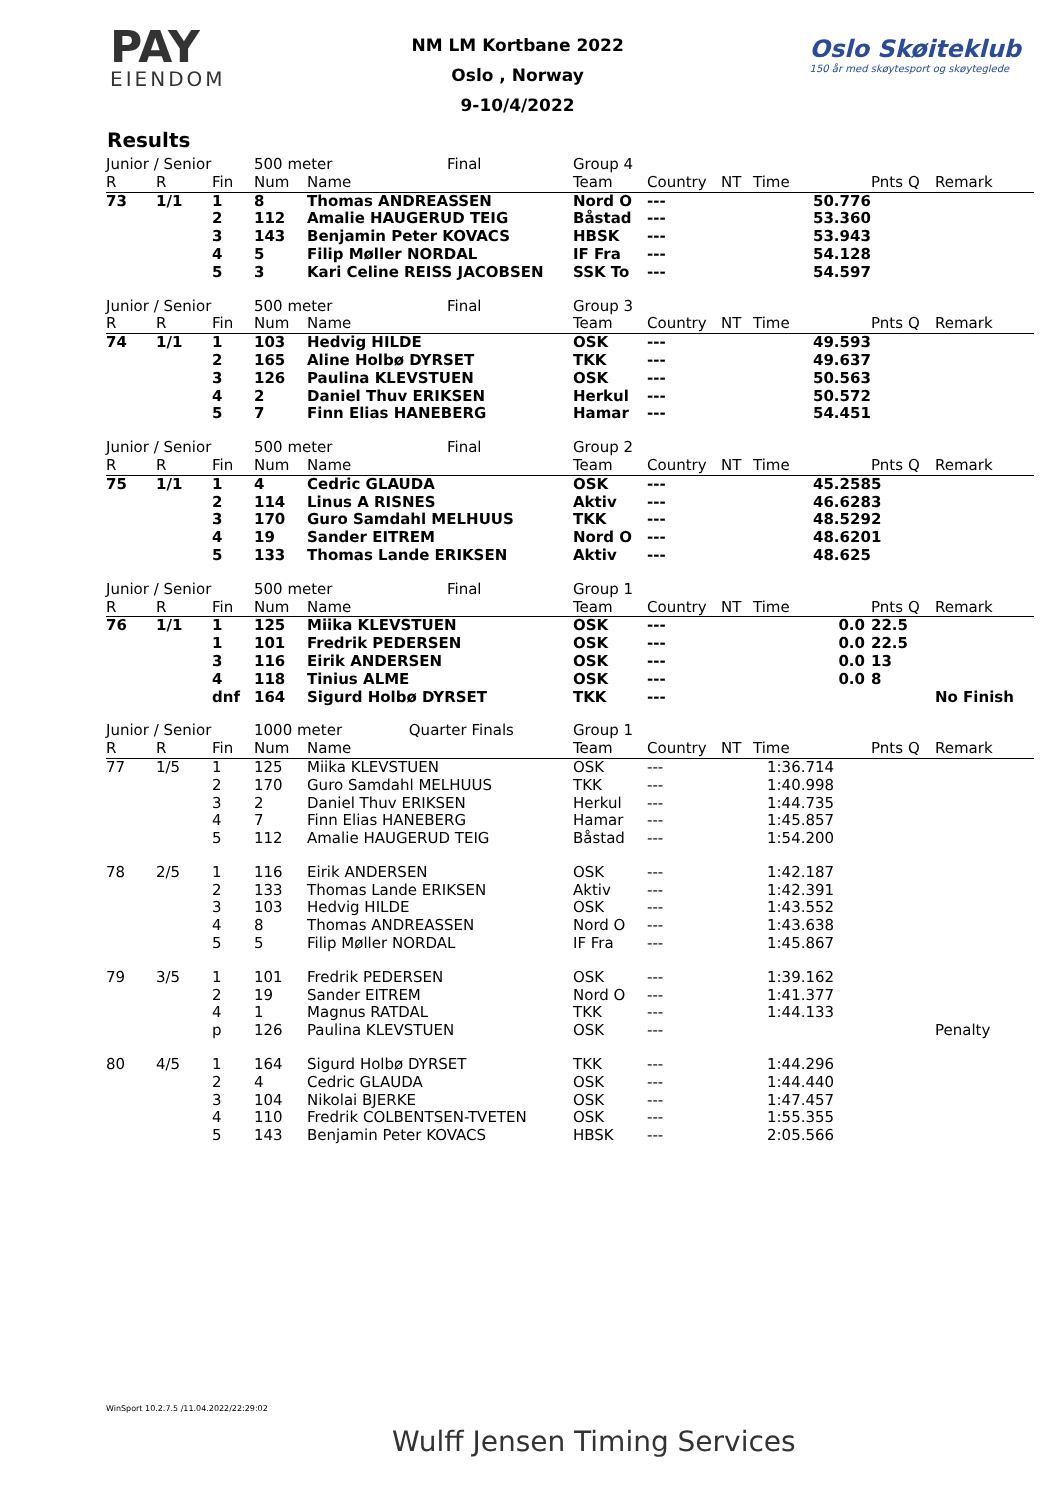PAY
EIENDOM
NM LM Kortbane 2022
Oslo , Norway
9-10/4/2022
Oslo Skøiteklub
150 år med skøytesport og skøyteglede
Results
| Junior / Senior | | | 500 meter Final | | Group 4 | | | | | | | |
| --- | --- | --- | --- | --- | --- | --- | --- | --- | --- | --- | --- | --- |
| R | R | Fin | Num | Name | Team | Country | NT | Time | | Pnts | Q | Remark |
| 73 | 1/1 | 1 | 8 | Thomas ANDREASSEN | Nord O | --- | | | 50.776 | | | |
| | | 2 | 112 | Amalie HAUGERUD TEIG | Båstad | --- | | | 53.360 | | | |
| | | 3 | 143 | Benjamin Peter KOVACS | HBSK | --- | | | 53.943 | | | |
| | | 4 | 5 | Filip Møller NORDAL | IF Fra | --- | | | 54.128 | | | |
| | | 5 | 3 | Kari Celine REISS JACOBSEN | SSK To | --- | | | 54.597 | | | |
| Junior / Senior | | | 500 meter Final | | Group 3 | | | | | | | |
| R | R | Fin | Num | Name | Team | Country | NT | Time | | Pnts | Q | Remark |
| 74 | 1/1 | 1 | 103 | Hedvig HILDE | OSK | --- | | | 49.593 | | | |
| | | 2 | 165 | Aline Holbø DYRSET | TKK | --- | | | 49.637 | | | |
| | | 3 | 126 | Paulina KLEVSTUEN | OSK | --- | | | 50.563 | | | |
| | | 4 | 2 | Daniel Thuv ERIKSEN | Herkul | --- | | | 50.572 | | | |
| | | 5 | 7 | Finn Elias HANEBERG | Hamar | --- | | | 54.451 | | | |
| Junior / Senior | | | 500 meter Final | | Group 2 | | | | | | | |
| R | R | Fin | Num | Name | Team | Country | NT | Time | | Pnts | Q | Remark |
| 75 | 1/1 | 1 | 4 | Cedric GLAUDA | OSK | --- | | | 45.258 | 5 | | |
| | | 2 | 114 | Linus A RISNES | Aktiv | --- | | | 46.628 | 3 | | |
| | | 3 | 170 | Guro Samdahl MELHUUS | TKK | --- | | | 48.529 | 2 | | |
| | | 4 | 19 | Sander EITREM | Nord O | --- | | | 48.620 | 1 | | |
| | | 5 | 133 | Thomas Lande ERIKSEN | Aktiv | --- | | | 48.625 | | | |
| Junior / Senior | | | 500 meter Final | | Group 1 | | | | | | | |
| R | R | Fin | Num | Name | Team | Country | NT | Time | | Pnts | Q | Remark |
| 76 | 1/1 | 1 | 125 | Miika KLEVSTUEN | OSK | --- | | | 0.0 | 22.5 | | |
| | | 1 | 101 | Fredrik PEDERSEN | OSK | --- | | | 0.0 | 22.5 | | |
| | | 3 | 116 | Eirik ANDERSEN | OSK | --- | | | 0.0 | 13 | | |
| | | 4 | 118 | Tinius ALME | OSK | --- | | | 0.0 | 8 | | |
| | | dnf | 164 | Sigurd Holbø DYRSET | TKK | --- | | | | | | No Finish |
| Junior / Senior | | | 1000 meter Quarter Finals | | Group 1 | | | | | | | |
| R | R | Fin | Num | Name | Team | Country | NT | Time | | Pnts | Q | Remark |
| 77 | 1/5 | 1 | 125 | Miika KLEVSTUEN | OSK | --- | | 1:36.714 | | | | |
| | | 2 | 170 | Guro Samdahl MELHUUS | TKK | --- | | 1:40.998 | | | | |
| | | 3 | 2 | Daniel Thuv ERIKSEN | Herkul | --- | | 1:44.735 | | | | |
| | | 4 | 7 | Finn Elias HANEBERG | Hamar | --- | | 1:45.857 | | | | |
| | | 5 | 112 | Amalie HAUGERUD TEIG | Båstad | --- | | 1:54.200 | | | | |
| 78 | 2/5 | 1 | 116 | Eirik ANDERSEN | OSK | --- | | 1:42.187 | | | | |
| | | 2 | 133 | Thomas Lande ERIKSEN | Aktiv | --- | | 1:42.391 | | | | |
| | | 3 | 103 | Hedvig HILDE | OSK | --- | | 1:43.552 | | | | |
| | | 4 | 8 | Thomas ANDREASSEN | Nord O | --- | | 1:43.638 | | | | |
| | | 5 | 5 | Filip Møller NORDAL | IF Fra | --- | | 1:45.867 | | | | |
| 79 | 3/5 | 1 | 101 | Fredrik PEDERSEN | OSK | --- | | 1:39.162 | | | | |
| | | 2 | 19 | Sander EITREM | Nord O | --- | | 1:41.377 | | | | |
| | | 4 | 1 | Magnus RATDAL | TKK | --- | | 1:44.133 | | | | |
| | | p | 126 | Paulina KLEVSTUEN | OSK | --- | | | | | | Penalty |
| 80 | 4/5 | 1 | 164 | Sigurd Holbø DYRSET | TKK | --- | | 1:44.296 | | | | |
| | | 2 | 4 | Cedric GLAUDA | OSK | --- | | 1:44.440 | | | | |
| | | 3 | 104 | Nikolai BJERKE | OSK | --- | | 1:47.457 | | | | |
| | | 4 | 110 | Fredrik COLBENTSEN-TVETEN | OSK | --- | | 1:55.355 | | | | |
| | | 5 | 143 | Benjamin Peter KOVACS | HBSK | --- | | 2:05.566 | | | | |
WinSport 10.2.7.5 /11.04.2022/22:29:02
Wulff Jensen Timing Services